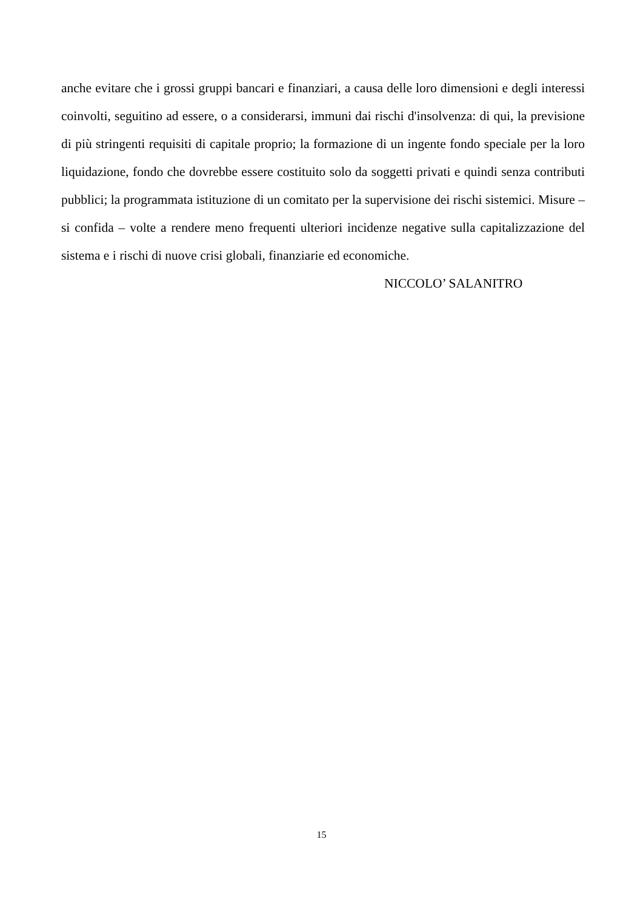anche evitare che i grossi gruppi bancari e finanziari, a causa delle loro dimensioni e degli interessi coinvolti, seguitino ad essere, o a considerarsi, immuni dai rischi d'insolvenza: di qui, la previsione di più stringenti requisiti di capitale proprio; la formazione di un ingente fondo speciale per la loro liquidazione, fondo che dovrebbe essere costituito solo da soggetti privati e quindi senza contributi pubblici; la programmata istituzione di un comitato per la supervisione dei rischi sistemici. Misure – si confida – volte a rendere meno frequenti ulteriori incidenze negative sulla capitalizzazione del sistema e i rischi di nuove crisi globali, finanziarie ed economiche.
NICCOLO’ SALANITRO
15